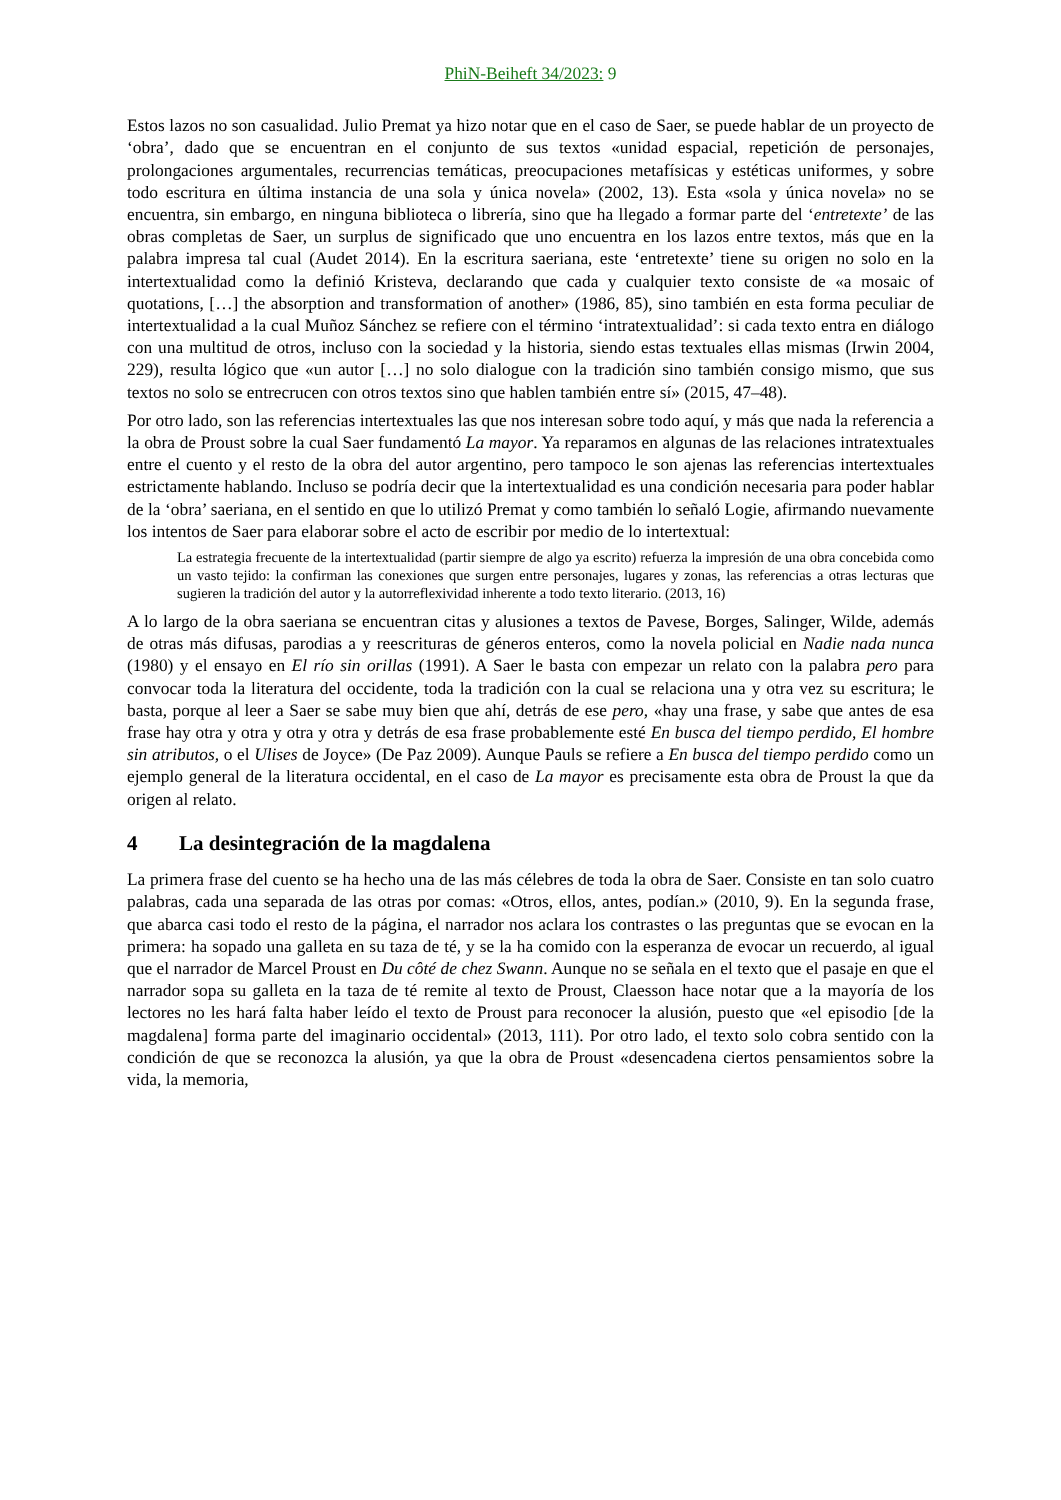PhiN-Beiheft 34/2023: 9
Estos lazos no son casualidad. Julio Premat ya hizo notar que en el caso de Saer, se puede hablar de un proyecto de ‘obra’, dado que se encuentran en el conjunto de sus textos «unidad espacial, repetición de personajes, prolongaciones argumentales, recurrencias temáticas, preocupaciones metafísicas y estéticas uniformes, y sobre todo escritura en última instancia de una sola y única novela» (2002, 13). Esta «sola y única novela» no se encuentra, sin embargo, en ninguna biblioteca o librería, sino que ha llegado a formar parte del ‘entretexte’ de las obras completas de Saer, un surplus de significado que uno encuentra en los lazos entre textos, más que en la palabra impresa tal cual (Audet 2014). En la escritura saeriana, este ‘entretexte’ tiene su origen no solo en la intertextualidad como la definió Kristeva, declarando que cada y cualquier texto consiste de «a mosaic of quotations, […] the absorption and transformation of another» (1986, 85), sino también en esta forma peculiar de intertextualidad a la cual Muñoz Sánchez se refiere con el término ‘intratextualidad’: si cada texto entra en diálogo con una multitud de otros, incluso con la sociedad y la historia, siendo estas textuales ellas mismas (Irwin 2004, 229), resulta lógico que «un autor […] no solo dialogue con la tradición sino también consigo mismo, que sus textos no solo se entrecrucen con otros textos sino que hablen también entre sí» (2015, 47–48).
Por otro lado, son las referencias intertextuales las que nos interesan sobre todo aquí, y más que nada la referencia a la obra de Proust sobre la cual Saer fundamentó La mayor. Ya reparamos en algunas de las relaciones intratextuales entre el cuento y el resto de la obra del autor argentino, pero tampoco le son ajenas las referencias intertextuales estrictamente hablando. Incluso se podría decir que la intertextualidad es una condición necesaria para poder hablar de la ‘obra’ saeriana, en el sentido en que lo utilizó Premat y como también lo señaló Logie, afirmando nuevamente los intentos de Saer para elaborar sobre el acto de escribir por medio de lo intertextual:
La estrategia frecuente de la intertextualidad (partir siempre de algo ya escrito) refuerza la impresión de una obra concebida como un vasto tejido: la confirman las conexiones que surgen entre personajes, lugares y zonas, las referencias a otras lecturas que sugieren la tradición del autor y la autorreflexividad inherente a todo texto literario. (2013, 16)
A lo largo de la obra saeriana se encuentran citas y alusiones a textos de Pavese, Borges, Salinger, Wilde, además de otras más difusas, parodias a y reescrituras de géneros enteros, como la novela policial en Nadie nada nunca (1980) y el ensayo en El río sin orillas (1991). A Saer le basta con empezar un relato con la palabra pero para convocar toda la literatura del occidente, toda la tradición con la cual se relaciona una y otra vez su escritura; le basta, porque al leer a Saer se sabe muy bien que ahí, detrás de ese pero, «hay una frase, y sabe que antes de esa frase hay otra y otra y otra y otra y detrás de esa frase probablemente esté En busca del tiempo perdido, El hombre sin atributos, o el Ulises de Joyce» (De Paz 2009). Aunque Pauls se refiere a En busca del tiempo perdido como un ejemplo general de la literatura occidental, en el caso de La mayor es precisamente esta obra de Proust la que da origen al relato.
4 La desintegración de la magdalena
La primera frase del cuento se ha hecho una de las más célebres de toda la obra de Saer. Consiste en tan solo cuatro palabras, cada una separada de las otras por comas: «Otros, ellos, antes, podían.» (2010, 9). En la segunda frase, que abarca casi todo el resto de la página, el narrador nos aclara los contrastes o las preguntas que se evocan en la primera: ha sopado una galleta en su taza de té, y se la ha comido con la esperanza de evocar un recuerdo, al igual que el narrador de Marcel Proust en Du côté de chez Swann. Aunque no se señala en el texto que el pasaje en que el narrador sopa su galleta en la taza de té remite al texto de Proust, Claesson hace notar que a la mayoría de los lectores no les hará falta haber leído el texto de Proust para reconocer la alusión, puesto que «el episodio [de la magdalena] forma parte del imaginario occidental» (2013, 111). Por otro lado, el texto solo cobra sentido con la condición de que se reconozca la alusión, ya que la obra de Proust «desencadena ciertos pensamientos sobre la vida, la memoria,